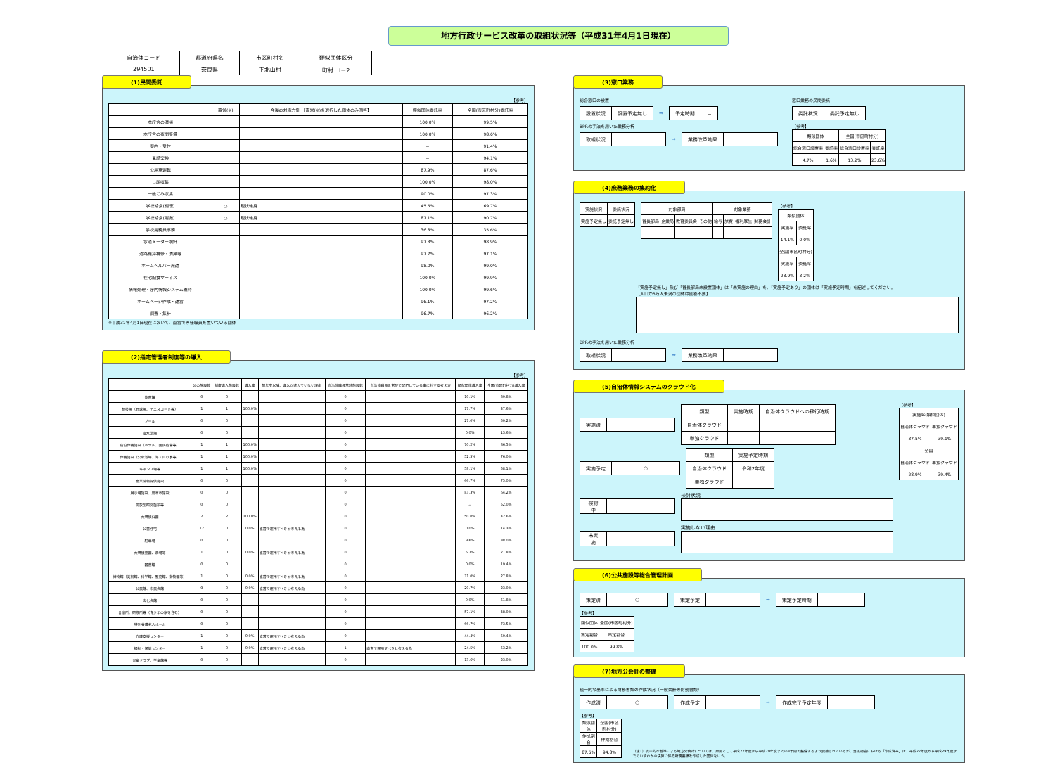地方行政サービス改革の取組状況等（平成31年4月1日現在）
| 自治体コード | 都道府県名 | 市区町村名 | 類似団体区分 |
| 294501 | 奈良県 | 下北山村 | 町村 Ⅰ－2 |
(1)民間委託
【参考】
| | 直営(※) | 今後の対応方針 【直営(※)を選択した団体のみ回答】 | 類似団体委託率 | 全国(市区町村分)委託率 |
| 本庁舎の清掃 | | | 100.0% | 99.5% |
| 本庁舎の夜間警備 | | | 100.0% | 98.6% |
| 案内・受付 | | | － | 91.4% |
| 電話交換 | | | － | 94.1% |
| 公用車運転 | | | 87.9% | 87.6% |
| し尿収集 | | | 100.0% | 98.0% |
| 一般ごみ収集 | | | 90.0% | 97.3% |
| 学校給食(調理) | ○ | 現状維持 | 45.5% | 69.7% |
| 学校給食(運搬) | ○ | 現状維持 | 87.1% | 90.7% |
| 学校用務員事務 | | | 36.8% | 35.6% |
| 水道メーター検針 | | | 97.8% | 98.9% |
| 道路維持補修・清掃等 | | | 97.7% | 97.1% |
| ホームヘルパー派遣 | | | 98.0% | 99.0% |
| 在宅配食サービス | | | 100.0% | 99.9% |
| 情報処理・庁内情報システム維持 | | | 100.0% | 99.6% |
| ホームページ作成・運営 | | | 96.1% | 97.2% |
| 調査・集計 | | | 96.7% | 96.2% |
※平成31年4月1日現在において、直営で専任職員を置いている団体
(2)指定管理者制度等の導入
【参考】
| | 公の施設数 | 制度導入施設数 | 導入率 | 前年度以降、導入が進んでいない理由 | 自治体職員常駐施設数 | 自治体職員を常駐で配置している事に対する考え方 | 類似団体導入率 | 全国(市区町村分)導入率 |
| 体育館 | 0 | 0 | | | 0 | | 10.1% | 39.8% |
| 競技場（野球場、テニスコート等） | 1 | 1 | 100.0% | | 0 | | 17.7% | 47.6% |
| プール | 0 | 0 | | | 0 | | 27.0% | 50.2% |
| 海水浴場 | 0 | 0 | | | 0 | | 0.0% | 13.6% |
| 宿泊休養施設（ホテル、国民宿舎等） | 1 | 1 | 100.0% | | 0 | | 70.2% | 86.5% |
| 休養施設（公衆浴場、海・山の家等） | 1 | 1 | 100.0% | | 0 | | 52.3% | 76.0% |
| キャンプ場等 | 1 | 1 | 100.0% | | 0 | | 58.1% | 58.1% |
| 産業情報提供施設 | 0 | 0 | | | 0 | | 66.7% | 75.0% |
| 展示場施設、見本市施設 | 0 | 0 | | | 0 | | 83.3% | 64.2% |
| 開放型研究施設等 | 0 | 0 | | | 0 | | － | 52.0% |
| 大規模公園 | 2 | 2 | 100.0% | | 0 | | 50.0% | 42.6% |
| 公営住宅 | 12 | 0 | 0.0% | 直営で運用すべきと考える為 | 0 | | 0.0% | 14.3% |
| 駐車場 | 0 | 0 | | | 0 | | 9.6% | 38.0% |
| 大規模霊園、斎場等 | 1 | 0 | 0.0% | 直営で運用すべきと考える為 | 0 | | 6.7% | 21.8% |
| 図書館 | 0 | 0 | | | 0 | | 0.0% | 19.4% |
| 博物館（美術館、科学館、歴史館、動物園等） | 1 | 0 | 0.0% | 直営で運用すべきと考える為 | 0 | | 31.0% | 27.8% |
| 公民館、市民会館 | 9 | 0 | 0.0% | 直営で運用すべきと考える為 | 0 | | 29.7% | 23.0% |
| 文化会館 | 0 | 0 | | | 0 | | 0.0% | 51.8% |
| 合宿所、研修所等（青少年の家を含む） | 0 | 0 | | | 0 | | 57.1% | 48.0% |
| 特別養護老人ホーム | 0 | 0 | | | 0 | | 66.7% | 73.5% |
| 介護支援センター | 1 | 0 | 0.0% | 直営で運用すべきと考える為 | 0 | | 44.4% | 50.4% |
| 福祉・保健センター | 1 | 0 | 0.0% | 直営で運用すべきと考える為 | 1 | 直営で運用すべきと考える為 | 24.5% | 53.2% |
| 児童クラブ、学童館等 | 0 | 0 | | | 0 | | 13.6% | 23.0% |
(3)窓口業務
総合窓口の設置
| 設置状況 | 設置予定無し |
➡
| 予定時期 | － |
BPRの手法を用いた業務分析
| 取組状況 | |
➡
| 業務改革効果 | |
窓口業務の民間委託
| 委託状況 | 委託予定無し |
【参考】
| 類似団体 | | 全国(市区町村分) | |
| 総合窓口設置率 | 委託率 | 総合窓口設置率 | 委託率 |
| 4.7% | 1.6% | 13.2% | 23.6% |
(4)庶務業務の集約化
| 実施状況 | 委託状況 |
| 実施予定無し | 委託予定無し |
| 対象部局 | | | | 対象業務 | | | |
| 首長部局 | 企業局 | 教育委員会 | その他 | 給与 | 旅費 | 福利厚生 | 財務会計 |
【参考】
| 類似団体 | |
| 実施率 | 委託率 |
| 14.1% | 0.0% |
| 全国(市区町村分) | |
| 実施率 | 委託率 |
| 28.9% | 3.2% |
「実施予定無し」及び「首長部局未設置団体」は「未実施の理由」を、「実施予定あり」の団体は「実施予定時期」を記述してください。
【人口が5万人未満の団体は回答不要】
BPRの手法を用いた業務分析
| 取組状況 | |
➡
| 業務改革効果 | |
(5)自治体情報システムのクラウド化
| 実施済 | |
| 類型 | 実施時期 | 自治体クラウドへの移行時期 |
| 自治体クラウド | | |
| 単独クラウド | | |
| 実施予定 | ○ |
| 類型 | 実施予定時期 |
| 自治体クラウド | 令和2年度 |
| 単独クラウド | |
| 検討中 | |
検討状況
| 未実施 | |
実施しない理由
【参考】
| 実施率(類似団体) | |
| 自治体クラウド | 単独クラウド |
| 37.5% | 39.1% |
| 全国 | |
| 自治体クラウド | 単独クラウド |
| 28.9% | 39.4% |
(6)公共施設等総合管理計画
| 策定済 | ○ |
| 策定予定 | |
➡
| 策定予定時期 | |
【参考】
| 類似団体 | 全国(市区町村分) |
| 策定割合 | 策定割合 |
| 100.0% | 99.8% |
(7)地方公会計の整備
統一的な基準による財務書類の作成状況（一般会計等財務書類）
| 作成済 | ○ |
| 作成予定 | |
➡
| 作成完了予定年度 | |
【参考】
| 類似団体 | 全国(市区町村分) |
| 作成割合 | 作成割合 |
| 87.5% | 94.8% |
（注1）統一的な基準による地方公会計については、原則として平成27年度から平成29年度までの3年間で整備するよう要請されているが、当該調査における「作成済み」は、平成27年度から平成29年度までのいずれかの決算に係る財務書類を作成した団体をいう。